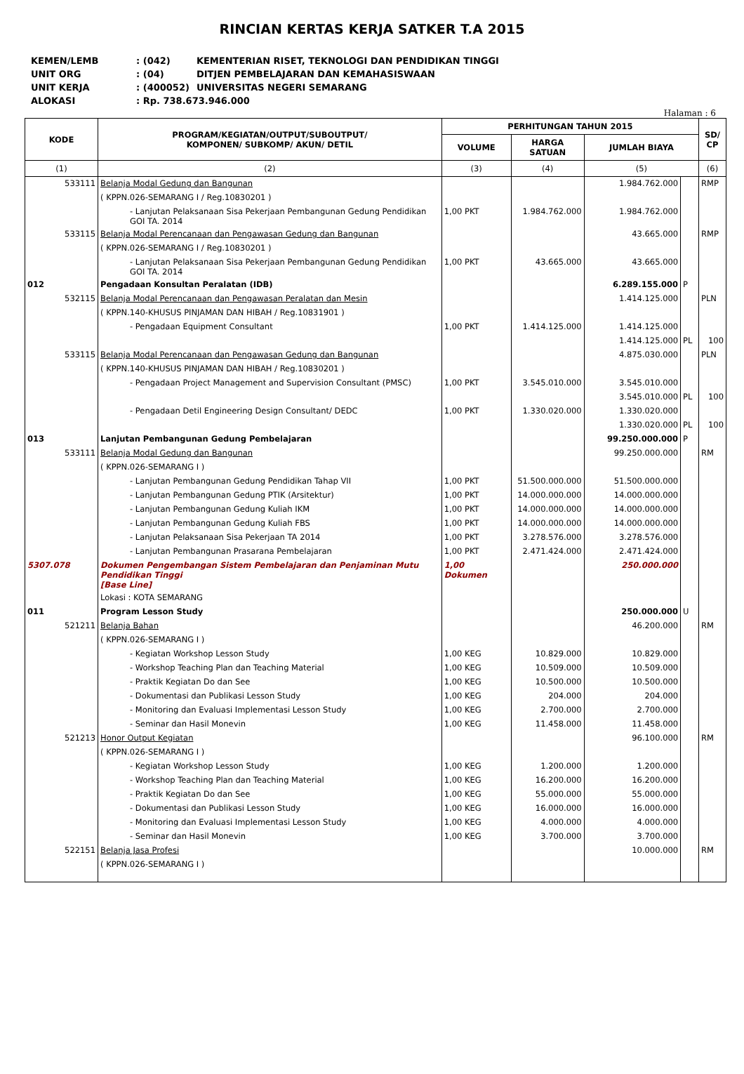RINCIAN KERTAS KERJA SATKER T.A 2015
| KEMEN/LEMB | : (042) | KEMENTERIAN RISET, TEKNOLOGI DAN PENDIDIKAN TINGGI |
| UNIT ORG | : (04) | DITJEN PEMBELAJARAN DAN KEMAHASISWAAN |
| UNIT KERJA | : (400052) | UNIVERSITAS NEGERI SEMARANG |
| ALOKASI | : Rp. 738.673.946.000 | |
Halaman : 6
| KODE | PROGRAM/KEGIATAN/OUTPUT/SUBOUTPUT/ KOMPONEN/ SUBKOMP/ AKUN/ DETIL | PERHITUNGAN TAHUN 2015 | | | | SD/ CP |
| --- | --- | --- | --- | --- | --- | --- |
| | | VOLUME | HARGA SATUAN | JUMLAH BIAYA | | |
| (1) | (2) | (3) | (4) | (5) | | (6) |
| 533111 | Belanja Modal Gedung dan Bangunan | | | 1.984.762.000 | | RMP |
| | ( KPPN.026-SEMARANG I / Reg.10830201 ) | | | | | |
| | - Lanjutan Pelaksanaan Sisa Pekerjaan Pembangunan Gedung Pendidikan GOI TA. 2014 | 1,00 PKT | 1.984.762.000 | 1.984.762.000 | | |
| 533115 | Belanja Modal Perencanaan dan Pengawasan Gedung dan Bangunan | | | 43.665.000 | | RMP |
| | ( KPPN.026-SEMARANG I / Reg.10830201 ) | | | | | |
| | - Lanjutan Pelaksanaan Sisa Pekerjaan Pembangunan Gedung Pendidikan GOI TA. 2014 | 1,00 PKT | 43.665.000 | 43.665.000 | | |
| 012 | Pengadaan Konsultan Peralatan (IDB) | | | 6.289.155.000 | P | |
| 532115 | Belanja Modal Perencanaan dan Pengawasan Peralatan dan Mesin | | | 1.414.125.000 | | PLN |
| | ( KPPN.140-KHUSUS PINJAMAN DAN HIBAH / Reg.10831901 ) | | | | | |
| | - Pengadaan Equipment Consultant | 1,00 PKT | 1.414.125.000 | 1.414.125.000 | | |
| | | | | 1.414.125.000 | PL | 100 |
| 533115 | Belanja Modal Perencanaan dan Pengawasan Gedung dan Bangunan | | | 4.875.030.000 | | PLN |
| | ( KPPN.140-KHUSUS PINJAMAN DAN HIBAH / Reg.10830201 ) | | | | | |
| | - Pengadaan Project Management and Supervision Consultant (PMSC) | 1,00 PKT | 3.545.010.000 | 3.545.010.000 | | |
| | | | | 3.545.010.000 | PL | 100 |
| | - Pengadaan Detil Engineering Design Consultant/ DEDC | 1,00 PKT | 1.330.020.000 | 1.330.020.000 | | |
| | | | | 1.330.020.000 | PL | 100 |
| 013 | Lanjutan Pembangunan Gedung Pembelajaran | | | 99.250.000.000 | P | |
| 533111 | Belanja Modal Gedung dan Bangunan | | | 99.250.000.000 | | RM |
| | ( KPPN.026-SEMARANG I ) | | | | | |
| | - Lanjutan Pembangunan Gedung Pendidikan Tahap VII | 1,00 PKT | 51.500.000.000 | 51.500.000.000 | | |
| | - Lanjutan Pembangunan Gedung PTIK (Arsitektur) | 1,00 PKT | 14.000.000.000 | 14.000.000.000 | | |
| | - Lanjutan Pembangunan Gedung Kuliah IKM | 1,00 PKT | 14.000.000.000 | 14.000.000.000 | | |
| | - Lanjutan Pembangunan Gedung Kuliah FBS | 1,00 PKT | 14.000.000.000 | 14.000.000.000 | | |
| | - Lanjutan Pelaksanaan Sisa Pekerjaan TA 2014 | 1,00 PKT | 3.278.576.000 | 3.278.576.000 | | |
| | - Lanjutan Pembangunan Prasarana Pembelajaran | 1,00 PKT | 2.471.424.000 | 2.471.424.000 | | |
| 5307.078 | Dokumen Pengembangan Sistem Pembelajaran dan Penjaminan Mutu Pendidikan Tinggi [Base Line] | 1,00 Dokumen | | 250.000.000 | | |
| | Lokasi : KOTA SEMARANG | | | | | |
| 011 | Program Lesson Study | | | 250.000.000 | U | |
| 521211 | Belanja Bahan | | | 46.200.000 | | RM |
| | ( KPPN.026-SEMARANG I ) | | | | | |
| | - Kegiatan Workshop Lesson Study | 1,00 KEG | 10.829.000 | 10.829.000 | | |
| | - Workshop Teaching Plan dan Teaching Material | 1,00 KEG | 10.509.000 | 10.509.000 | | |
| | - Praktik Kegiatan Do dan See | 1,00 KEG | 10.500.000 | 10.500.000 | | |
| | - Dokumentasi dan Publikasi Lesson Study | 1,00 KEG | 204.000 | 204.000 | | |
| | - Monitoring dan Evaluasi Implementasi Lesson Study | 1,00 KEG | 2.700.000 | 2.700.000 | | |
| | - Seminar dan Hasil Monevin | 1,00 KEG | 11.458.000 | 11.458.000 | | |
| 521213 | Honor Output Kegiatan | | | 96.100.000 | | RM |
| | ( KPPN.026-SEMARANG I ) | | | | | |
| | - Kegiatan Workshop Lesson Study | 1,00 KEG | 1.200.000 | 1.200.000 | | |
| | - Workshop Teaching Plan dan Teaching Material | 1,00 KEG | 16.200.000 | 16.200.000 | | |
| | - Praktik Kegiatan Do dan See | 1,00 KEG | 55.000.000 | 55.000.000 | | |
| | - Dokumentasi dan Publikasi Lesson Study | 1,00 KEG | 16.000.000 | 16.000.000 | | |
| | - Monitoring dan Evaluasi Implementasi Lesson Study | 1,00 KEG | 4.000.000 | 4.000.000 | | |
| | - Seminar dan Hasil Monevin | 1,00 KEG | 3.700.000 | 3.700.000 | | |
| 522151 | Belanja Jasa Profesi | | | 10.000.000 | | RM |
| | ( KPPN.026-SEMARANG I ) | | | | | |